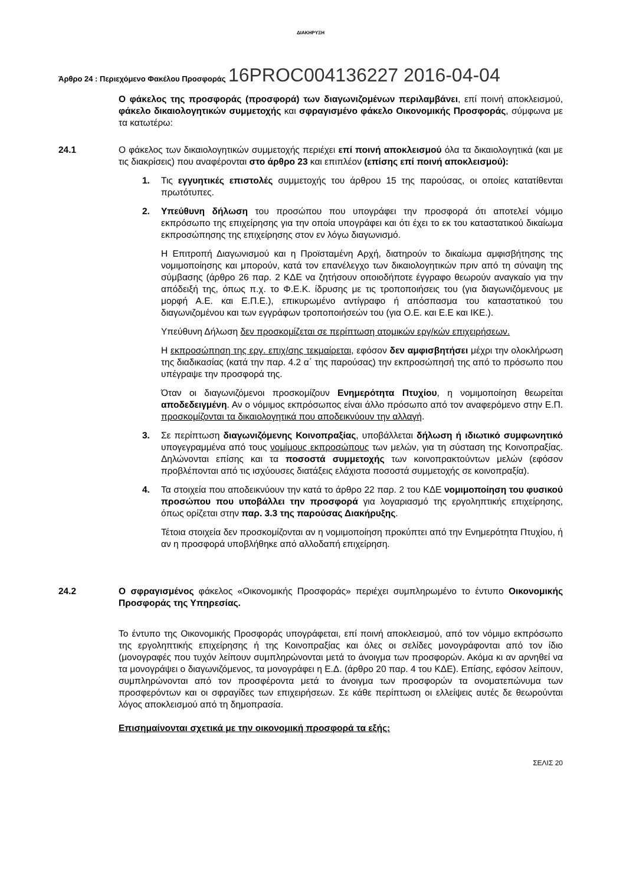ΔΙΑΚΗΡΥΞΗ
Άρθρο 24 : Περιεχόμενο Φακέλου Προσφοράς 16PROC004136227 2016-04-04
Ο φάκελος της προσφοράς (προσφορά) των διαγωνιζομένων περιλαμβάνει, επί ποινή αποκλεισμού, φάκελο δικαιολογητικών συμμετοχής και σφραγισμένο φάκελο Οικονομικής Προσφοράς, σύμφωνα με τα κατωτέρω:
24.1 Ο φάκελος των δικαιολογητικών συμμετοχής περιέχει επί ποινή αποκλεισμού όλα τα δικαιολογητικά (και με τις διακρίσεις) που αναφέρονται στο άρθρο 23 και επιπλέον (επίσης επί ποινή αποκλεισμού):
1. Τις εγγυητικές επιστολές συμμετοχής του άρθρου 15 της παρούσας, οι οποίες κατατίθενται πρωτότυπες.
2. Υπεύθυνη δήλωση του προσώπου που υπογράφει την προσφορά ότι αποτελεί νόμιμο εκπρόσωπο της επιχείρησης για την οποία υπογράφει και ότι έχει το εκ του καταστατικού δικαίωμα εκπροσώπησης της επιχείρησης στον εν λόγω διαγωνισμό.
Η Επιτροπή Διαγωνισμού και η Προϊσταμένη Αρχή, διατηρούν το δικαίωμα αμφισβήτησης της νομιμοποίησης και μπορούν, κατά τον επανέλεγχο των δικαιολογητικών πριν από τη σύναψη της σύμβασης (άρθρο 26 παρ. 2 ΚΔΕ να ζητήσουν οποιοδήποτε έγγραφο θεωρούν αναγκαίο για την απόδειξή της, όπως π.χ. το Φ.Ε.Κ. ίδρυσης με τις τροποποιήσεις του (για διαγωνιζόμενους με μορφή Α.Ε. και Ε.Π.Ε.), επικυρωμένο αντίγραφο ή απόσπασμα του καταστατικού του διαγωνιζομένου και των εγγράφων τροποποιήσεών του (για Ο.Ε. και Ε.Ε και ΙΚΕ.).
Υπεύθυνη Δήλωση δεν προσκομίζεται σε περίπτωση ατομικών εργ/κών επιχειρήσεων.
Η εκπροσώπηση της εργ. επιχ/σης τεκμαίρεται, εφόσον δεν αμφισβητήσει μέχρι την ολοκλήρωση της διαδικασίας (κατά την παρ. 4.2 α΄ της παρούσας) την εκπροσώπησή της από το πρόσωπο που υπέγραψε την προσφορά της.
Όταν οι διαγωνιζόμενοι προσκομίζουν Ενημερότητα Πτυχίου, η νομιμοποίηση θεωρείται αποδεδειγμένη. Αν ο νόμιμος εκπρόσωπος είναι άλλο πρόσωπο από τον αναφερόμενο στην Ε.Π. προσκομίζονται τα δικαιολογητικά που αποδεικνύουν την αλλαγή.
3. Σε περίπτωση διαγωνιζόμενης Κοινοπραξίας, υποβάλλεται δήλωση ή ιδιωτικό συμφωνητικό υπογεγραμμένα από τους νομίμους εκπροσώπους των μελών, για τη σύσταση της Κοινοπραξίας. Δηλώνονται επίσης και τα ποσοστά συμμετοχής των κοινοπρακτούντων μελών (εφόσον προβλέπονται από τις ισχύουσες διατάξεις ελάχιστα ποσοστά συμμετοχής σε κοινοπραξία).
4. Τα στοιχεία που αποδεικνύουν την κατά το άρθρο 22 παρ. 2 του ΚΔΕ νομιμοποίηση του φυσικού προσώπου που υποβάλλει την προσφορά για λογαριασμό της εργοληπτικής επιχείρησης, όπως ορίζεται στην παρ. 3.3 της παρούσας Διακήρυξης.
Τέτοια στοιχεία δεν προσκομίζονται αν η νομιμοποίηση προκύπτει από την Ενημερότητα Πτυχίου, ή αν η προσφορά υποβλήθηκε από αλλοδαπή επιχείρηση.
24.2 Ο σφραγισμένος φάκελος «Οικονομικής Προσφοράς» περιέχει συμπληρωμένο το έντυπο Οικονομικής Προσφοράς της Υπηρεσίας.
Το έντυπο της Οικονομικής Προσφοράς υπογράφεται, επί ποινή αποκλεισμού, από τον νόμιμο εκπρόσωπο της εργοληπτικής επιχείρησης ή της Κοινοπραξίας και όλες οι σελίδες μονογράφονται από τον ίδιο (μονογραφές που τυχόν λείπουν συμπληρώνονται μετά το άνοιγμα των προσφορών. Ακόμα κι αν αρνηθεί να τα μονογράψει ο διαγωνιζόμενος, τα μονογράφει η Ε.Δ. (άρθρο 20 παρ. 4 του ΚΔΕ). Επίσης, εφόσον λείπουν, συμπληρώνονται από τον προσφέροντα μετά το άνοιγμα των προσφορών τα ονοματεπώνυμα των προσφερόντων και οι σφραγίδες των επιχειρήσεων. Σε κάθε περίπτωση οι ελλείψεις αυτές δε θεωρούνται λόγος αποκλεισμού από τη δημοπρασία.
Επισημαίνονται σχετικά με την οικονομική προσφορά τα εξής:
ΣΕΛΙΣ 20